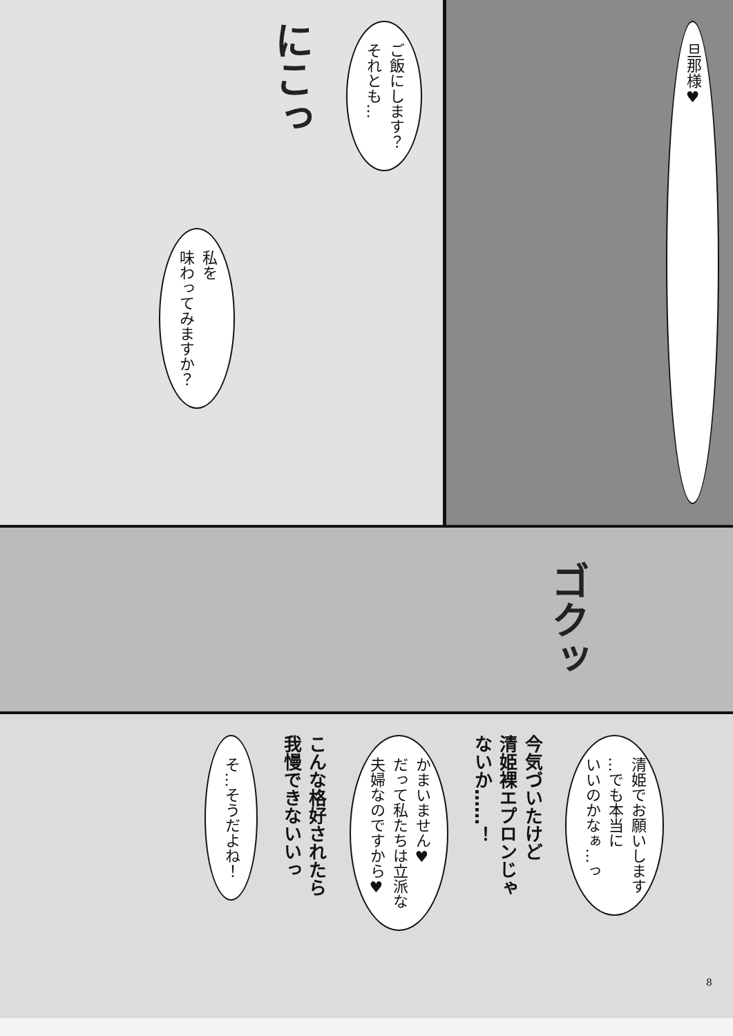ご飯にします？
それとも…
にこっ
私を
味わってみますか？
旦那様♥
ゴクッ
清姫でお願いします
…でも本当に
いいのかなぁ…っ
今気づいたけど
清姫裸エプロンじゃ
ないか……！
かまいません♥
だって私たちは立派な
夫婦なのですから♥
こんな格好されたら
我慢できないいっ
そ…そうだよね！
8